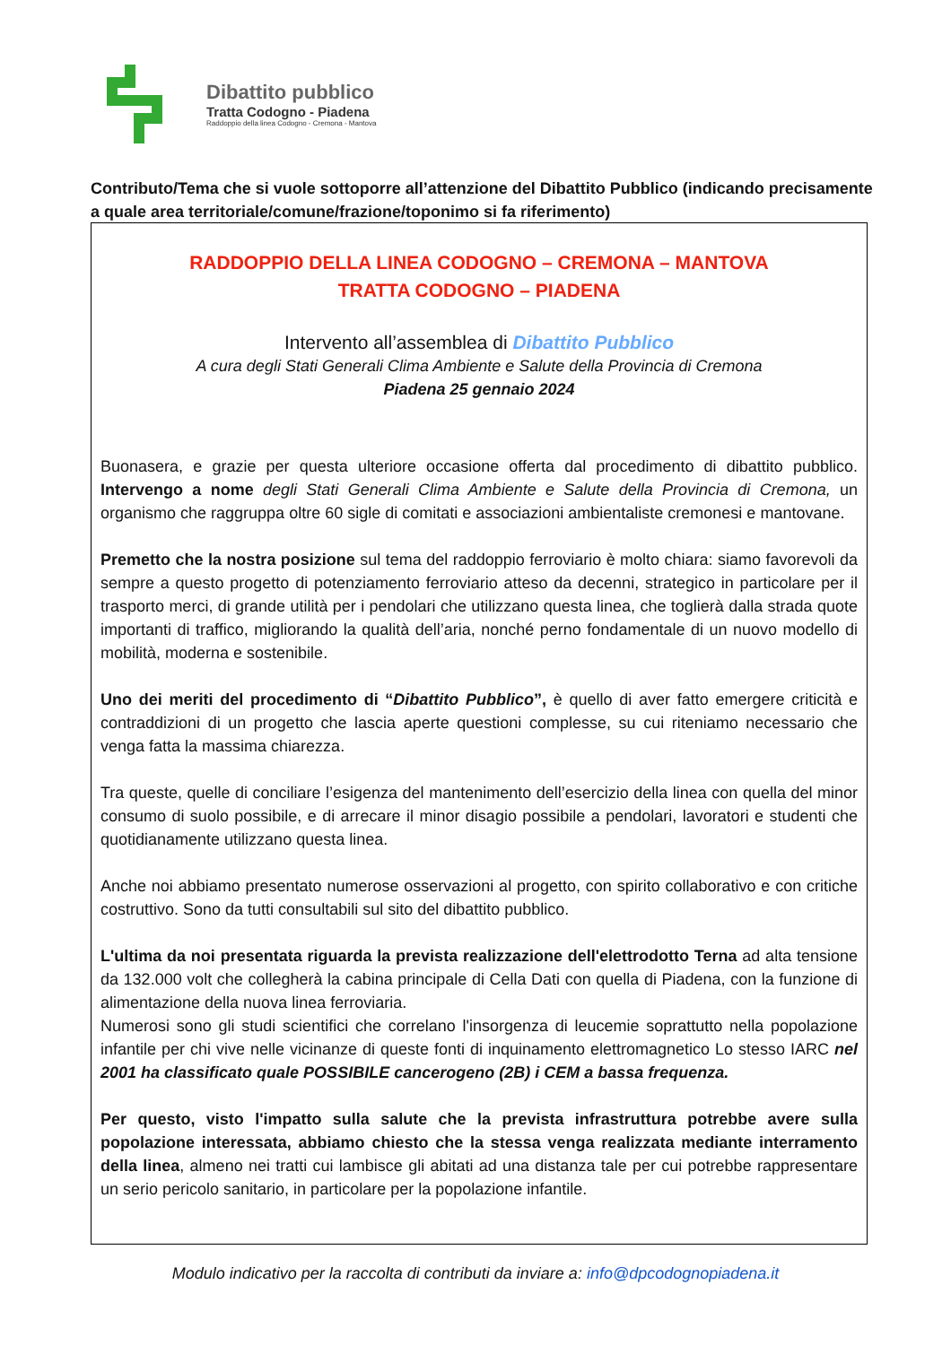Dibattito pubblico
Tratta Codogno - Piadena
Raddoppio della linea Codogno - Cremona - Mantova
Contributo/Tema che si vuole sottoporre all’attenzione del Dibattito Pubblico (indicando precisamente a quale area territoriale/comune/frazione/toponimo si fa riferimento)
RADDOPPIO DELLA LINEA CODOGNO – CREMONA – MANTOVA
TRATTA CODOGNO – PIADENA
Intervento all’assemblea di Dibattito Pubblico
A cura degli Stati Generali Clima Ambiente e Salute della Provincia di Cremona
Piadena 25 gennaio 2024
Buonasera, e grazie per questa ulteriore occasione offerta dal procedimento di dibattito pubblico. Intervengo a nome degli Stati Generali Clima Ambiente e Salute della Provincia di Cremona, un organismo che raggruppa oltre 60 sigle di comitati e associazioni ambientaliste cremonesi e mantovane.
Premetto che la nostra posizione sul tema del raddoppio ferroviario è molto chiara: siamo favorevoli da sempre a questo progetto di potenziamento ferroviario atteso da decenni, strategico in particolare per il trasporto merci, di grande utilità per i pendolari che utilizzano questa linea, che toglierà dalla strada quote importanti di traffico, migliorando la qualità dell’aria, nonché perno fondamentale di un nuovo modello di mobilità, moderna e sostenibile.
Uno dei meriti del procedimento di “Dibattito Pubblico”, è quello di aver fatto emergere criticità e contraddizioni di un progetto che lascia aperte questioni complesse, su cui riteniamo necessario che venga fatta la massima chiarezza.
Tra queste, quelle di conciliare l’esigenza del mantenimento dell’esercizio della linea con quella del minor consumo di suolo possibile, e di arrecare il minor disagio possibile a pendolari, lavoratori e studenti che quotidianamente utilizzano questa linea.
Anche noi abbiamo presentato numerose osservazioni al progetto, con spirito collaborativo e con critiche costruttivo. Sono da tutti consultabili sul sito del dibattito pubblico.
L'ultima da noi presentata riguarda la prevista realizzazione dell'elettrodotto Terna ad alta tensione da 132.000 volt che collegherà la cabina principale di Cella Dati con quella di Piadena, con la funzione di alimentazione della nuova linea ferroviaria.
Numerosi sono gli studi scientifici che correlano l'insorgenza di leucemie soprattutto nella popolazione infantile per chi vive nelle vicinanze di queste fonti di inquinamento elettromagnetico Lo stesso IARC nel 2001 ha classificato quale POSSIBILE cancerogeno (2B) i CEM a bassa frequenza.
Per questo, visto l'impatto sulla salute che la prevista infrastruttura potrebbe avere sulla popolazione interessata, abbiamo chiesto che la stessa venga realizzata mediante interramento della linea, almeno nei tratti cui lambisce gli abitati ad una distanza tale per cui potrebbe rappresentare un serio pericolo sanitario, in particolare per la popolazione infantile.
Modulo indicativo per la raccolta di contributi da inviare a: info@dpcodognopiadena.it